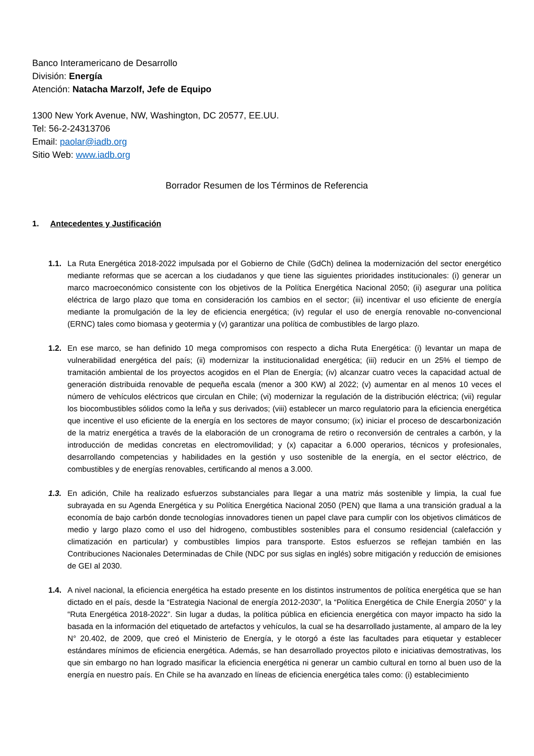Banco Interamericano de Desarrollo
División: Energía
Atención: Natacha Marzolf, Jefe de Equipo
1300 New York Avenue, NW, Washington, DC 20577, EE.UU.
Tel: 56-2-24313706
Email: paolar@iadb.org
Sitio Web: www.iadb.org
Borrador Resumen de los Términos de Referencia
1. Antecedentes y Justificación
1.1. La Ruta Energética 2018-2022 impulsada por el Gobierno de Chile (GdCh) delinea la modernización del sector energético mediante reformas que se acercan a los ciudadanos y que tiene las siguientes prioridades institucionales: (i) generar un marco macroeconómico consistente con los objetivos de la Política Energética Nacional 2050; (ii) asegurar una política eléctrica de largo plazo que toma en consideración los cambios en el sector; (iii) incentivar el uso eficiente de energía mediante la promulgación de la ley de eficiencia energética; (iv) regular el uso de energía renovable no-convencional (ERNC) tales como biomasa y geotermia y (v) garantizar una política de combustibles de largo plazo.
1.2. En ese marco, se han definido 10 mega compromisos con respecto a dicha Ruta Energética: (i) levantar un mapa de vulnerabilidad energética del país; (ii) modernizar la institucionalidad energética; (iii) reducir en un 25% el tiempo de tramitación ambiental de los proyectos acogidos en el Plan de Energía; (iv) alcanzar cuatro veces la capacidad actual de generación distribuida renovable de pequeña escala (menor a 300 KW) al 2022; (v) aumentar en al menos 10 veces el número de vehículos eléctricos que circulan en Chile; (vi) modernizar la regulación de la distribución eléctrica; (vii) regular los biocombustibles sólidos como la leña y sus derivados; (viii) establecer un marco regulatorio para la eficiencia energética que incentive el uso eficiente de la energía en los sectores de mayor consumo; (ix) iniciar el proceso de descarbonización de la matriz energética a través de la elaboración de un cronograma de retiro o reconversión de centrales a carbón, y la introducción de medidas concretas en electromovilidad; y (x) capacitar a 6.000 operarios, técnicos y profesionales, desarrollando competencias y habilidades en la gestión y uso sostenible de la energía, en el sector eléctrico, de combustibles y de energías renovables, certificando al menos a 3.000.
1.3. En adición, Chile ha realizado esfuerzos substanciales para llegar a una matriz más sostenible y limpia, la cual fue subrayada en su Agenda Energética y su Política Energética Nacional 2050 (PEN) que llama a una transición gradual a la economía de bajo carbón donde tecnologías innovadores tienen un papel clave para cumplir con los objetivos climáticos de medio y largo plazo como el uso del hidrogeno, combustibles sostenibles para el consumo residencial (calefacción y climatización en particular) y combustibles limpios para transporte. Estos esfuerzos se reflejan también en las Contribuciones Nacionales Determinadas de Chile (NDC por sus siglas en inglés) sobre mitigación y reducción de emisiones de GEI al 2030.
1.4. A nivel nacional, la eficiencia energética ha estado presente en los distintos instrumentos de política energética que se han dictado en el país, desde la “Estrategia Nacional de energía 2012-2030”, la “Política Energética de Chile Energía 2050” y la “Ruta Energética 2018-2022”. Sin lugar a dudas, la política pública en eficiencia energética con mayor impacto ha sido la basada en la información del etiquetado de artefactos y vehículos, la cual se ha desarrollado justamente, al amparo de la ley N° 20.402, de 2009, que creó el Ministerio de Energía, y le otorgó a éste las facultades para etiquetar y establecer estándares mínimos de eficiencia energética. Además, se han desarrollado proyectos piloto e iniciativas demostrativas, los que sin embargo no han logrado masificar la eficiencia energética ni generar un cambio cultural en torno al buen uso de la energía en nuestro país. En Chile se ha avanzado en líneas de eficiencia energética tales como: (i) establecimiento